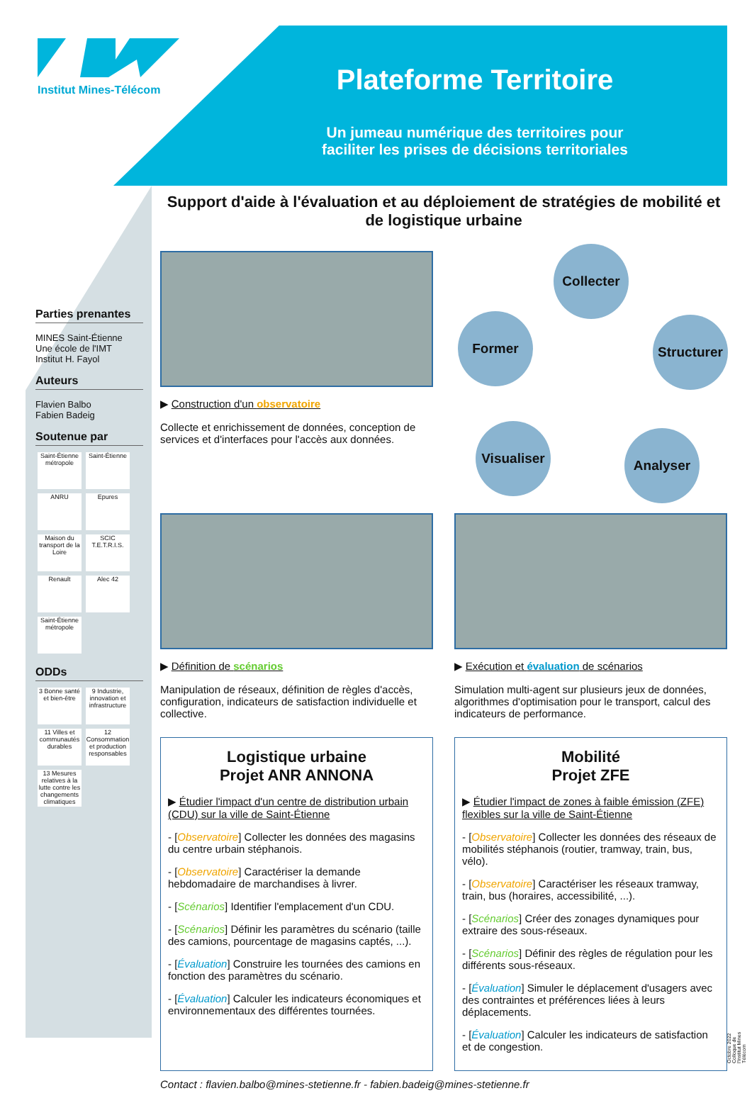Institut Mines-Télécom
Plateforme Territoire
Un jumeau numérique des territoires pour faciliter les prises de décisions territoriales
Parties prenantes
MINES Saint-Étienne
Une école de l'IMT Institut H. Fayol
Auteurs
Flavien Balbo
Fabien Badeig
Soutenue par
Saint-Étienne métropole
Saint-Étienne
ANRU Epures
Maison du transport de la Loire
SCIC T.E.T.R.I.S.
Renault Alec 42
Saint-Étienne métropole
ODDs
3 Bonne santé et bien-être
9 Industrie, innovation et infrastructure
11 Villes et communautés durables
12 Consommation et production responsables
13 Mesures relatives à la lutte contre les changements climatiques
Support d'aide à l'évaluation et au déploiement de stratégies de mobilité et de logistique urbaine
▶ Construction d'un observatoire
Collecte et enrichissement de données, conception de services et d'interfaces pour l'accès aux données.
Collecter
Former
Structurer
Visualiser
Analyser
▶ Définition de scénarios
Manipulation de réseaux, définition de règles d'accès, configuration, indicateurs de satisfaction individuelle et collective.
▶ Exécution et évaluation de scénarios
Simulation multi-agent sur plusieurs jeux de données, algorithmes d'optimisation pour le transport, calcul des indicateurs de performance.
Logistique urbaine
Projet ANR ANNONA
▶ Étudier l'impact d'un centre de distribution urbain (CDU) sur la ville de Saint-Étienne
- [Observatoire] Collecter les données des magasins du centre urbain stéphanois.
- [Observatoire] Caractériser la demande hebdomadaire de marchandises à livrer.
- [Scénarios] Identifier l'emplacement d'un CDU.
- [Scénarios] Définir les paramètres du scénario (taille des camions, pourcentage de magasins captés, ...).
- [Évaluation] Construire les tournées des camions en fonction des paramètres du scénario.
- [Évaluation] Calculer les indicateurs économiques et environnementaux des différentes tournées.
Mobilité
Projet ZFE
▶ Étudier l'impact de zones à faible émission (ZFE) flexibles sur la ville de Saint-Étienne
- [Observatoire] Collecter les données des réseaux de mobilités stéphanois (routier, tramway, train, bus, vélo).
- [Observatoire] Caractériser les réseaux tramway, train, bus (horaires, accessibilité, ...).
- [Scénarios] Créer des zonages dynamiques pour extraire des sous-réseaux.
- [Scénarios] Définir des règles de régulation pour les différents sous-réseaux.
- [Évaluation] Simuler le déplacement d'usagers avec des contraintes et préférences liées à leurs déplacements.
- [Évaluation] Calculer les indicateurs de satisfaction et de congestion.
Contact : flavien.balbo@mines-stetienne.fr - fabien.badeig@mines-stetienne.fr
Octobre 2022 Colloque de l'Institut Mines Télécom